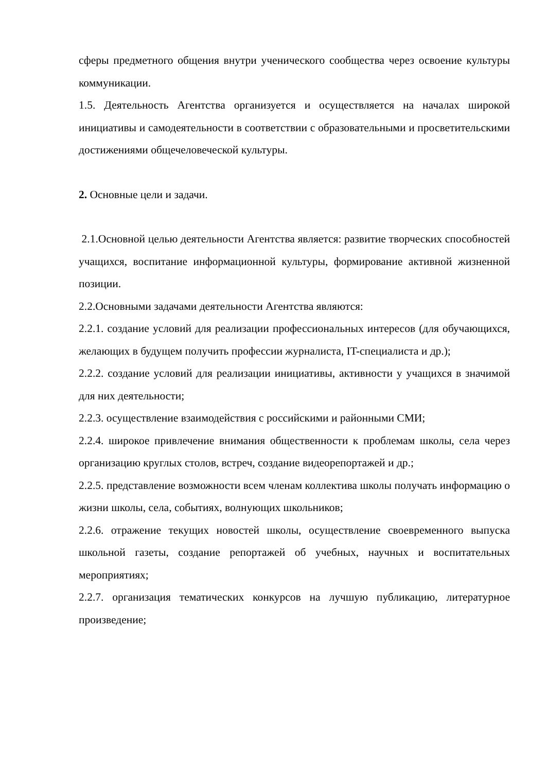сферы предметного общения внутри ученического сообщества через освоение культуры коммуникации.
1.5. Деятельность Агентства организуется и осуществляется на началах широкой инициативы и самодеятельности в соответствии с образовательными и просветительскими достижениями общечеловеческой культуры.
2. Основные цели и задачи.
2.1.Основной целью деятельности Агентства является: развитие творческих способностей учащихся, воспитание информационной культуры, формирование активной жизненной позиции.
2.2.Основными задачами деятельности Агентства являются:
2.2.1. создание условий для реализации профессиональных интересов (для обучающихся, желающих в будущем получить профессии журналиста, IT-специалиста и др.);
2.2.2. создание условий для реализации инициативы, активности у учащихся в значимой для них деятельности;
2.2.3. осуществление взаимодействия с российскими и районными СМИ;
2.2.4. широкое привлечение внимания общественности к проблемам школы, села через организацию круглых столов, встреч, создание видеорепортажей и др.;
2.2.5. представление возможности всем членам коллектива школы получать информацию о жизни школы, села, событиях, волнующих школьников;
2.2.6. отражение текущих новостей школы, осуществление своевременного выпуска школьной газеты, создание репортажей об учебных, научных и воспитательных мероприятиях;
2.2.7. организация тематических конкурсов на лучшую публикацию, литературное произведение;